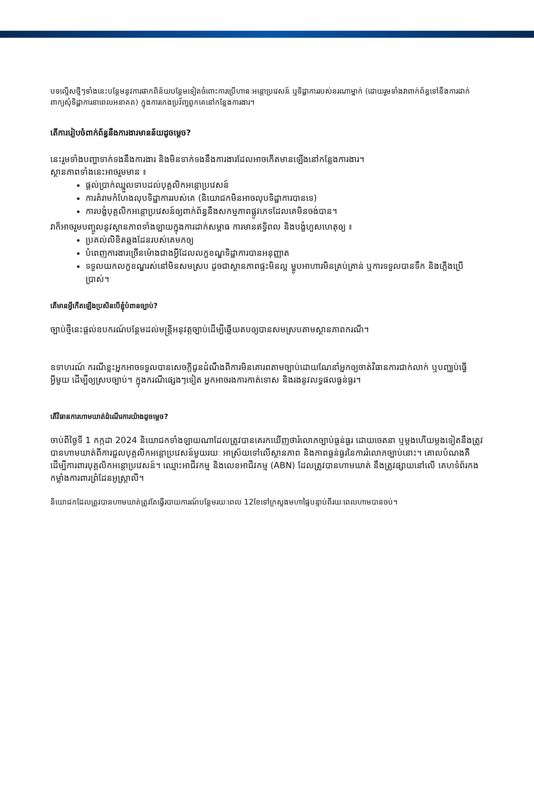បទល្មើសថ្មីៗទាំងនេះបន្ថែមនូវការផាកពិន័យបន្ថែមទៀតចំពោះការប្រើហានៈអន្តោប្រវេសន៍ ឬទិដ្ឋាការរបស់នរណាម្នាក់ (ដោយរួមទាំងវាពាក់ព័ន្ធទៅនឹងការដាក់ពាក្យសុំទិដ្ឋាការនាពេលអនាគត) ក្នុងការកេងប្រវ័ញ្ចពួកគេនៅកន្លែងការងារ។
តើការរៀបចំពាក់ព័ន្ធនឹងការងារមានន័យដូចម្តេច?
នេះរួមទាំងបញ្ហាទាក់ទងនឹងការងារ និងមិនទាក់ទងនឹងការងារដែលអាចកើតមានឡើងនៅកន្លែងការងារ។
ស្ថានភាពទាំងនេះអាចរួមមាន ៖
ផ្តល់ប្រាក់ឈ្នួលទាបដល់បុគ្គលិកអន្តោប្រវេសន៍
ការគំរាមកំហែងលុបទិដ្ឋាការរបស់គេ (និយោជកមិនអាចលុបទិដ្ឋាការបានទេ)
ការបង្ខំបុគ្គលិកអន្តោប្រវេសន៍ឲ្យពាក់ព័ន្ធនឹងសកម្មភាពផ្លូវភេទដែលគេមិនចង់បាន។
វាក៏អាចរួមបញ្ចូលនូវស្ថានភាពទាំងឡាយក្នុងការដាក់សម្ពាធ ការមានឥទ្ធិពល និងបង្ខំហួសហេតុឲ្យ ៖
ប្រគល់លិខិតឆ្លងដែនរបស់គេមកឲ្យ
បំពេញការងារច្រើនម៉ោងជាងអ្វីដែលលក្ខខណ្ឌទិដ្ឋាការបានអនុញ្ញាត
ទទួលយកលក្ខខណ្ឌរស់នៅមិនសមស្រប ដូចជាស្ថានភាពផ្ទះមិនល្អ ម្ហូបអាហារមិនគ្រប់គ្រាន់ ឬការទទួលបានទឹក និងភ្លើងប្រើប្រាស់។
តើមានអ្វីកើតឡើងប្រសិនបើខ្ញុំបំពានច្បាប់?
ច្បាប់ថ្មីនេះផ្តល់ឧបករណ៍បន្ថែមដល់មន្ត្រីអនុវត្តច្បាប់ដើម្បីឆ្លើយតបឲ្យបានសមស្របតាមស្ថានភាពករណី។
ឧទាហរណ៍ ករណីខ្លះអ្នកអាចទទួលបានសេចក្តីជូនដំណឹងពីការមិនគោរពតាមច្បាប់ដោយណែនាំអ្នកឲ្យចាត់វិធានការជាក់លាក់ ឬបញ្ឈប់ធ្វើអ្វីមួយ ដើម្បីឲ្យស្របច្បាប់។ ក្នុងករណីផ្សេងៗទៀត អ្នកអាចរងការកាត់ទោស និងរងនូវលទ្ធផលធ្ងន់ធ្ងរ។
តើវិធានការហាមឃាត់ដំណើរការយ៉ាងដូចម្តេច?
ចាប់ពីថ្ងៃទី 1 កក្កដា 2024 និយោជកទាំងឡាយណាដែលត្រូវបានគេរកឃើញថារំលោភច្បាប់ធ្ងន់ធ្ងរ ដោយចេតនា ឬម្តងហើយម្តងទៀតនឹងត្រូវបានហាមឃាត់ពីការជួលបុគ្គលិកអន្តោប្រវេសន៍មួយរយៈ អាស្រ័យទៅលើស្ថានភាព និងភាពធ្ងន់ធ្ងរនៃការរំលោភច្បាប់នោះ។ គោលបំណងគឺដើម្បីការពារបុគ្គលិកអន្តោប្រវេសន៍។ ឈ្មោះអាជីវកម្ម និងលេខអាជីវកម្ម (ABN) ដែលត្រូវបានហាមឃាត់ នឹងត្រូវផ្សាយនៅលើ គេហទំព័រកងកម្លាំងការពារព្រំដែនអូស្ត្រាលី។
និយោជកដែលត្រូវបានហាមឃាត់ត្រូវតែធ្វើរបាយការណ៍បន្ថែមរយៈពេល 12ខែទៅក្រសួងមហាផ្ទៃបន្ទាប់ពីរយៈពេលហាមបានចប់។